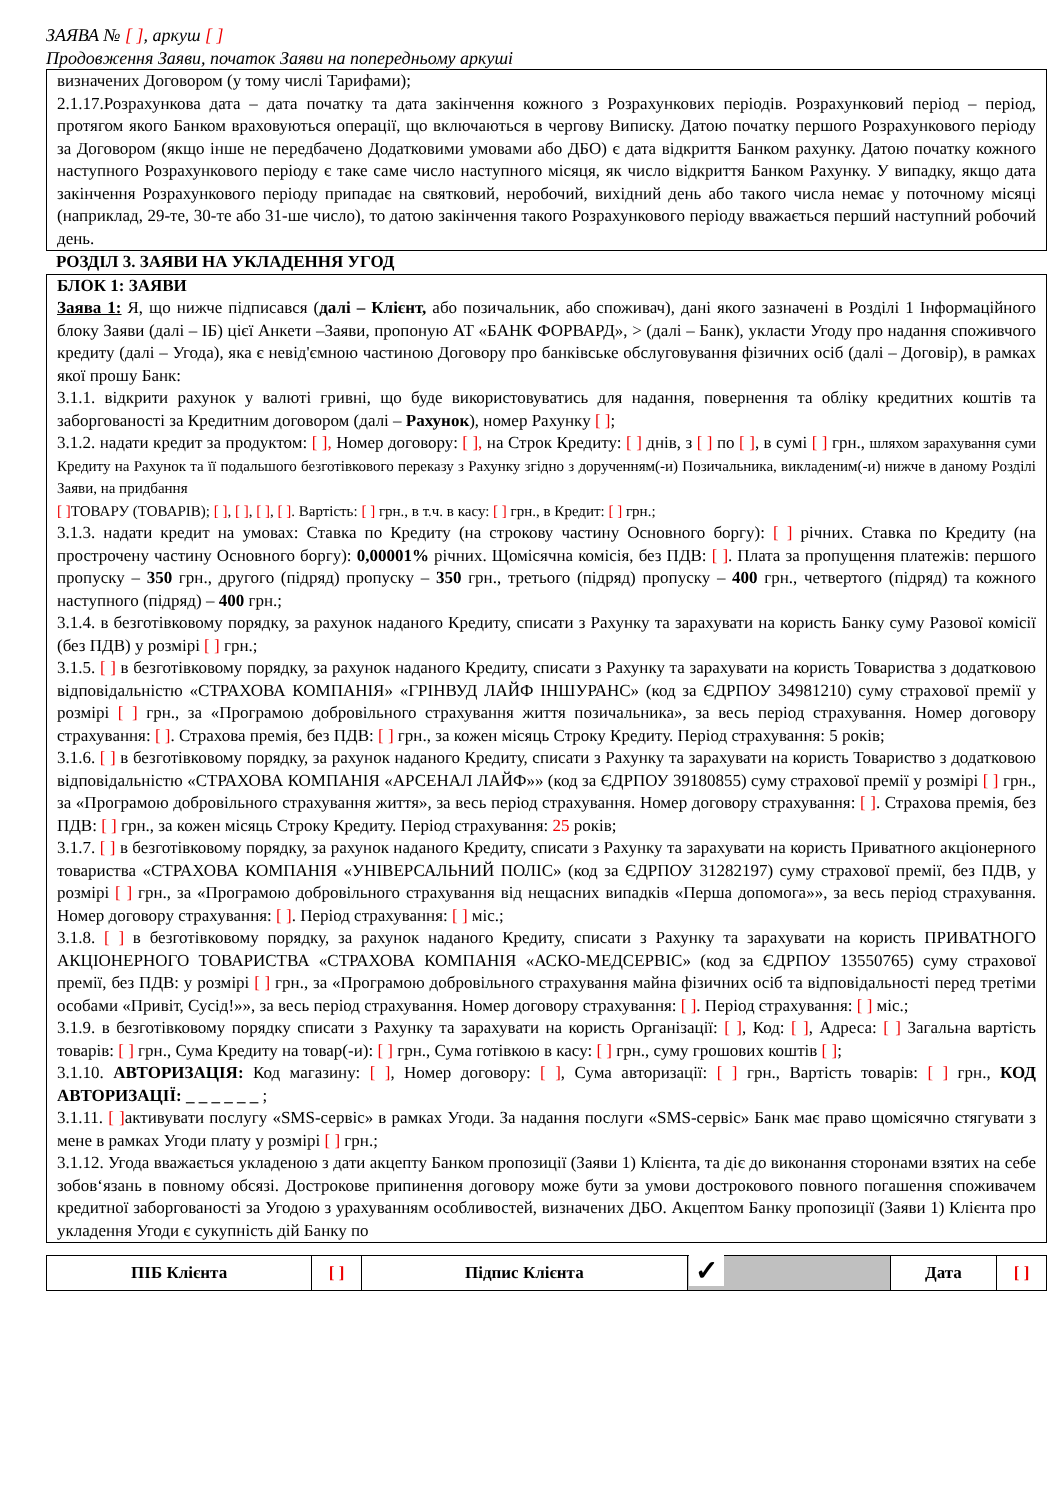ЗАЯВА № [ ], аркуш [ ]
Продовження Заяви, початок Заяви на попередньому аркуші
визначених Договором (у тому числі Тарифами);
2.1.17.Розрахункова дата – дата початку та дата закінчення кожного з Розрахункових періодів. Розрахунковий період – період, протягом якого Банком враховуються операції, що включаються в чергову Виписку. Датою початку першого Розрахункового періоду за Договором (якщо інше не передбачено Додатковими умовами або ДБО) є дата відкриття Банком рахунку. Датою початку кожного наступного Розрахункового періоду є таке саме число наступного місяця, як число відкриття Банком Рахунку. У випадку, якщо дата закінчення Розрахункового періоду припадає на святковий, неробочий, вихідний день або такого числа немає у поточному місяці (наприклад, 29-те, 30-те або 31-ше число), то датою закінчення такого Розрахункового періоду вважається перший наступний робочий день.
РОЗДІЛ 3. ЗАЯВИ НА УКЛАДЕННЯ УГОД
БЛОК 1: ЗАЯВИ
Заява 1: Я, що нижче підписався (далі – Клієнт, або позичальник, або споживач), дані якого зазначені в Розділі 1 Інформаційного блоку Заяви (далі – ІБ) цієї Анкети –Заяви, пропоную АТ «БАНК ФОРВАРД», > (далі – Банк), укласти Угоду про надання споживчого кредиту (далі – Угода), яка є невід'ємною частиною Договору про банківське обслуговування фізичних осіб (далі – Договір), в рамках якої прошу Банк:
3.1.1. відкрити рахунок у валюті гривні, що буде використовуватись для надання, повернення та обліку кредитних коштів та заборгованості за Кредитним договором (далі – Рахунок), номер Рахунку [ ];
3.1.2. надати кредит за продуктом: [ ], Номер договору: [ ], на Строк Кредиту: [ ] днів, з [ ] по [ ], в сумі [ ] грн., шляхом зарахування суми Кредиту на Рахунок та її подальшого безготівкового переказу з Рахунку згідно з дорученням(-и) Позичальника, викладеним(-и) нижче в даному Розділі Заяви, на придбання
[ ] ТОВАРУ (ТОВАРІВ); [ ], [ ], [ ], [ ]. Вартість: [ ] грн., в т.ч. в касу: [ ] грн., в Кредит: [ ] грн.;
3.1.3. надати кредит на умовах: Ставка по Кредиту (на строкову частину Основного боргу): [ ] річних. Ставка по Кредиту (на прострочену частину Основного боргу): 0,00001% річних. Щомісячна комісія, без ПДВ: [ ]. Плата за пропущення платежів: першого пропуску – 350 грн., другого (підряд) пропуску – 350 грн., третього (підряд) пропуску – 400 грн., четвертого (підряд) та кожного наступного (підряд) – 400 грн.;
3.1.4. в безготівковому порядку, за рахунок наданого Кредиту, списати з Рахунку та зарахувати на користь Банку суму Разової комісії (без ПДВ) у розмірі [ ] грн.;
3.1.5. [ ] в безготівковому порядку, за рахунок наданого Кредиту, списати з Рахунку та зарахувати на користь Товариства з додатковою відповідальністю «СТРАХОВА КОМПАНІЯ» «ГРІНВУД ЛАЙФ ІНШУРАНС» (код за ЄДРПОУ 34981210) суму страхової премії у розмірі [ ] грн., за «Програмою добровільного страхування життя позичальника», за весь період страхування. Номер договору страхування: [ ]. Страхова премія, без ПДВ: [ ] грн., за кожен місяць Строку Кредиту. Період страхування: 5 років;
3.1.6. [ ] в безготівковому порядку, за рахунок наданого Кредиту, списати з Рахунку та зарахувати на користь Товариство з додатковою відповідальністю «СТРАХОВА КОМПАНІЯ «АРСЕНАЛ ЛАЙФ»» (код за ЄДРПОУ 39180855) суму страхової премії у розмірі [ ] грн., за «Програмою добровільного страхування життя», за весь період страхування. Номер договору страхування: [ ]. Страхова премія, без ПДВ: [ ] грн., за кожен місяць Строку Кредиту. Період страхування: 25 років;
3.1.7. [ ] в безготівковому порядку, за рахунок наданого Кредиту, списати з Рахунку та зарахувати на користь Приватного акціонерного товариства «СТРАХОВА КОМПАНІЯ «УНІВЕРСАЛЬНИЙ ПОЛІС» (код за ЄДРПОУ 31282197) суму страхової премії, без ПДВ, у розмірі [ ] грн., за «Програмою добровільного страхування від нещасних випадків «Перша допомога»», за весь період страхування. Номер договору страхування: [ ]. Період страхування: [ ] міс.;
3.1.8. [ ] в безготівковому порядку, за рахунок наданого Кредиту, списати з Рахунку та зарахувати на користь ПРИВАТНОГО АКЦІОНЕРНОГО ТОВАРИСТВА «СТРАХОВА КОМПАНІЯ «АСКО-МЕДСЕРВІС» (код за ЄДРПОУ 13550765) суму страхової премії, без ПДВ: у розмірі [ ] грн., за «Програмою добровільного страхування майна фізичних осіб та відповідальності перед третіми особами «Привіт, Сусід!»», за весь період страхування. Номер договору страхування: [ ]. Період страхування: [ ] міс.;
3.1.9. в безготівковому порядку списати з Рахунку та зарахувати на користь Організації: [ ], Код: [ ], Адреса: [ ] Загальна вартість товарів: [ ] грн., Сума Кредиту на товар(-и): [ ] грн., Сума готівкою в касу: [ ] грн., суму грошових коштів [ ];
3.1.10. АВТОРИЗАЦІЯ: Код магазину: [ ], Номер договору: [ ], Сума авторизації: [ ] грн., Вартість товарів: [ ] грн., КОД АВТОРИЗАЦІЇ: _ _ _ _ _ _ ;
3.1.11. [ ] активувати послугу «SMS-сервіс» в рамках Угоди. За надання послуги «SMS-сервіс» Банк має право щомісячно стягувати з мене в рамках Угоди плату у розмірі [ ] грн.;
3.1.12. Угода вважається укладеною з дати акцепту Банком пропозиції (Заяви 1) Клієнта, та діє до виконання сторонами взятих на себе зобов‘язань в повному обсязі. Дострокове припинення договору може бути за умови дострокового повного погашення споживачем кредитної заборгованості за Угодою з урахуванням особливостей, визначених ДБО. Акцептом Банку пропозиції (Заяви 1) Клієнта про укладення Угоди є сукупність дій Банку по
| ПІБ Клієнта | [ ] | Підпис Клієнта | ✓ | Дата | [ ] |